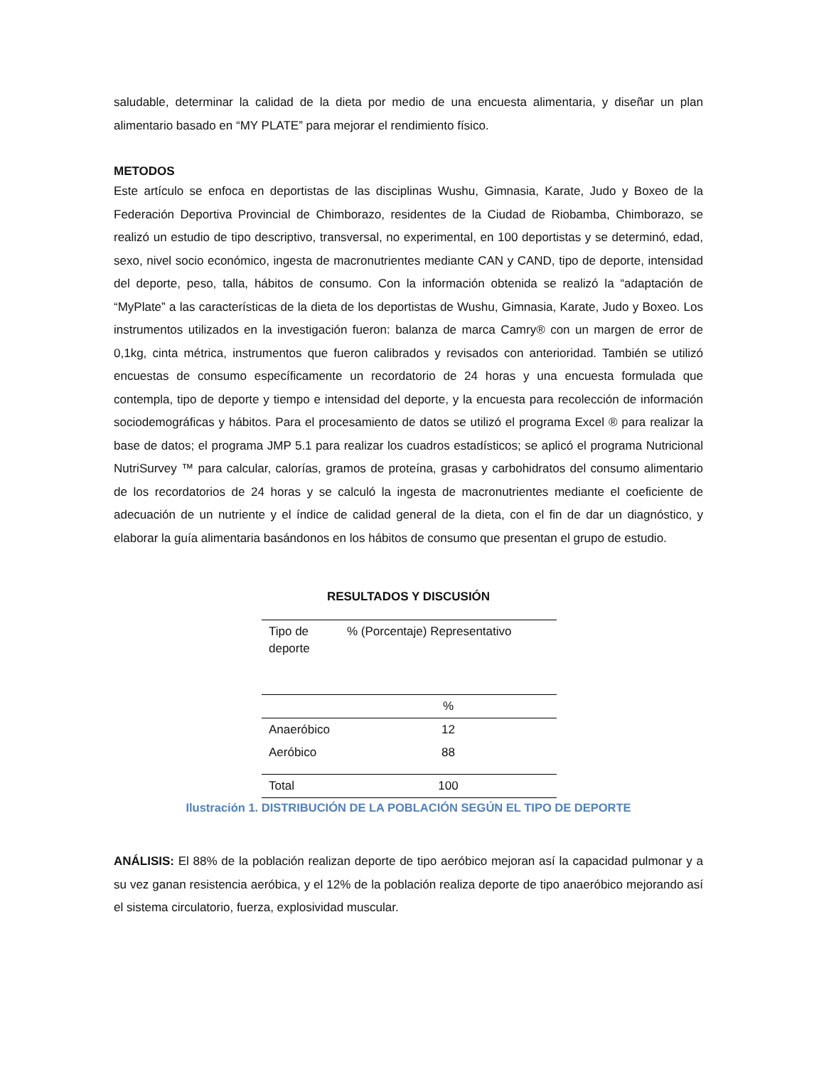saludable, determinar la calidad de la dieta por medio de una encuesta alimentaria, y diseñar un plan alimentario basado en “MY PLATE” para mejorar el rendimiento físico.
METODOS
Este artículo se enfoca en deportistas de las disciplinas Wushu, Gimnasia, Karate, Judo y Boxeo de la Federación Deportiva Provincial de Chimborazo, residentes de la Ciudad de Riobamba, Chimborazo, se realizó un estudio de tipo descriptivo, transversal, no experimental, en 100 deportistas y se determinó, edad, sexo, nivel socio económico, ingesta de macronutrientes mediante CAN y CAND, tipo de deporte, intensidad del deporte, peso, talla, hábitos de consumo. Con la información obtenida se realizó la “adaptación de “MyPlate” a las características de la dieta de los deportistas de Wushu, Gimnasia, Karate, Judo y Boxeo. Los instrumentos utilizados en la investigación fueron: balanza de marca Camry® con un margen de error de 0,1kg, cinta métrica, instrumentos que fueron calibrados y revisados con anterioridad. También se utilizó encuestas de consumo específicamente un recordatorio de 24 horas y una encuesta formulada que contempla, tipo de deporte y tiempo e intensidad del deporte, y la encuesta para recolección de información sociodemográficas y hábitos. Para el procesamiento de datos se utilizó el programa Excel ® para realizar la base de datos; el programa JMP 5.1 para realizar los cuadros estadísticos; se aplicó el programa Nutricional NutriSurvey ™ para calcular, calorías, gramos de proteína, grasas y carbohidratos del consumo alimentario de los recordatorios de 24 horas y se calculó la ingesta de macronutrientes mediante el coeficiente de adecuación de un nutriente y el índice de calidad general de la dieta, con el fin de dar un diagnóstico, y elaborar la guía alimentaria basándonos en los hábitos de consumo que presentan el grupo de estudio.
RESULTADOS Y DISCUSIÓN
| Tipo de deporte | % (Porcentaje) Representativo |
| --- | --- |
| | % |
| Anaeróbico | 12 |
| Aeróbico | 88 |
| Total | 100 |
Ilustración 1. DISTRIBUCIÓN DE LA POBLACIÓN SEGÚN EL TIPO DE DEPORTE
ANÁLISIS: El 88% de la población realizan deporte de tipo aeróbico mejoran así la capacidad pulmonar y a su vez ganan resistencia aeróbica, y el 12% de la población realiza deporte de tipo anaeróbico mejorando así el sistema circulatorio, fuerza, explosividad muscular.